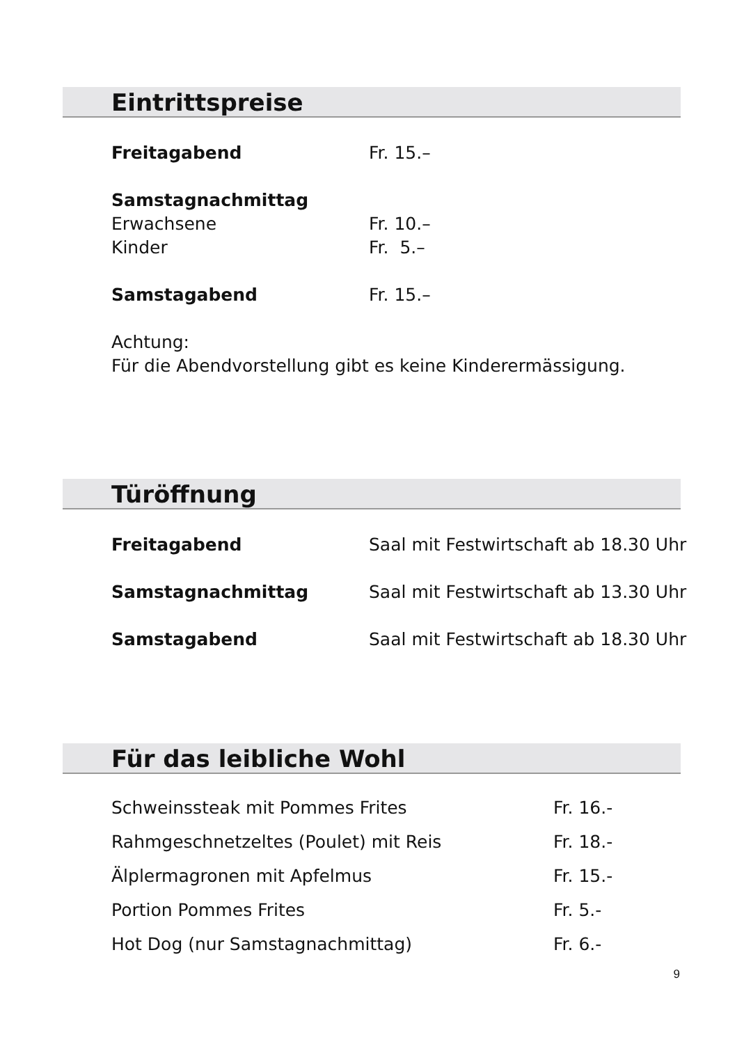Eintrittspreise
| Freitagabend | Fr. 15.– |
| Samstagnachmittag | |
| Erwachsene | Fr. 10.– |
| Kinder | Fr. 5.– |
| Samstagabend | Fr. 15.– |
Achtung:
Für die Abendvorstellung gibt es keine Kinderermässigung.
Türöffnung
| Freitagabend | Saal mit Festwirtschaft ab 18.30 Uhr |
| Samstagnachmittag | Saal mit Festwirtschaft ab 13.30 Uhr |
| Samstagabend | Saal mit Festwirtschaft ab 18.30 Uhr |
Für das leibliche Wohl
| Schweinssteak mit Pommes Frites | Fr. 16.- |
| Rahmgeschnetzeltes (Poulet) mit Reis | Fr. 18.- |
| Älplermagronen mit Apfelmus | Fr. 15.- |
| Portion Pommes Frites | Fr. 5.- |
| Hot Dog (nur Samstagnachmittag) | Fr. 6.- |
9